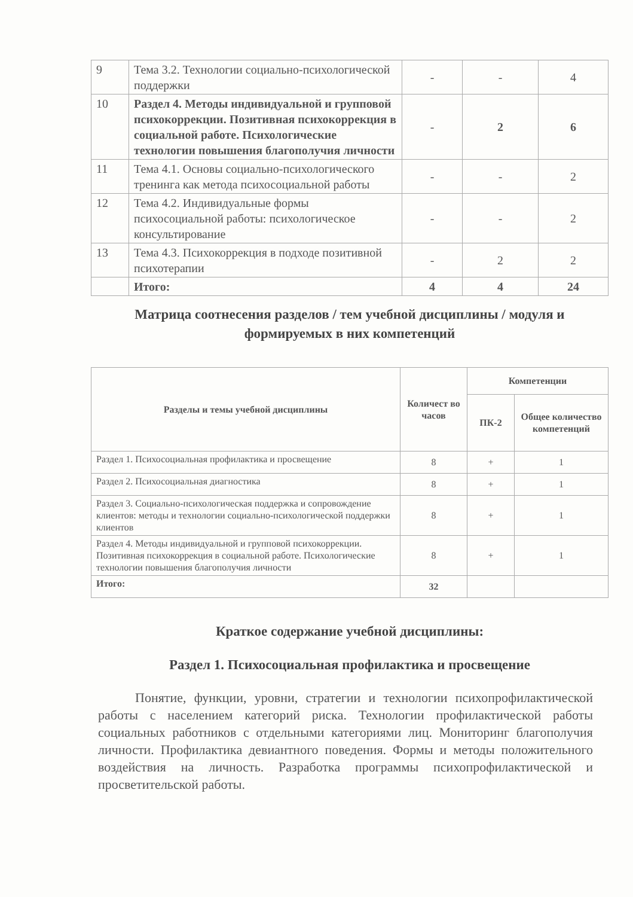| 9 | Тема 3.2. Технологии социально-психологической поддержки | - | - | 4 |
| 10 | Раздел 4. Методы индивидуальной и групповой психокоррекции. Позитивная психокоррекция в социальной работе. Психологические технологии повышения благополучия личности | - | 2 | 6 |
| 11 | Тема 4.1. Основы социально-психологического тренинга как метода психосоциальной работы | - | - | 2 |
| 12 | Тема 4.2. Индивидуальные формы психосоциальной работы: психологическое консультирование | - | - | 2 |
| 13 | Тема 4.3. Психокоррекция в подходе позитивной психотерапии | - | 2 | 2 |
| | Итого: | 4 | 4 | 24 |
Матрица соотнесения разделов / тем учебной дисциплины / модуля и формируемых в них компетенций
| Разделы и темы учебной дисциплины | Количест во часов | Компетенции | |
| --- | --- | --- | --- |
| | | ПК-2 | Общее количество компетенций |
| Раздел 1. Психосоциальная профилактика и просвещение | 8 | + | 1 |
| Раздел 2. Психосоциальная диагностика | 8 | + | 1 |
| Раздел 3. Социально-психологическая поддержка и сопровождение клиентов: методы и технологии социально-психологической поддержки клиентов | 8 | + | 1 |
| Раздел 4. Методы индивидуальной и групповой психокоррекции. Позитивная психокоррекция в социальной работе. Психологические технологии повышения благополучия личности | 8 | + | 1 |
| Итого: | 32 | | |
Краткое содержание учебной дисциплины:
Раздел 1. Психосоциальная профилактика и просвещение
Понятие, функции, уровни, стратегии и технологии психопрофилактической работы с населением категорий риска. Технологии профилактической работы социальных работников с отдельными категориями лиц. Мониторинг благополучия личности. Профилактика девиантного поведения. Формы и методы положительного воздействия на личность. Разработка программы психопрофилактической и просветительской работы.